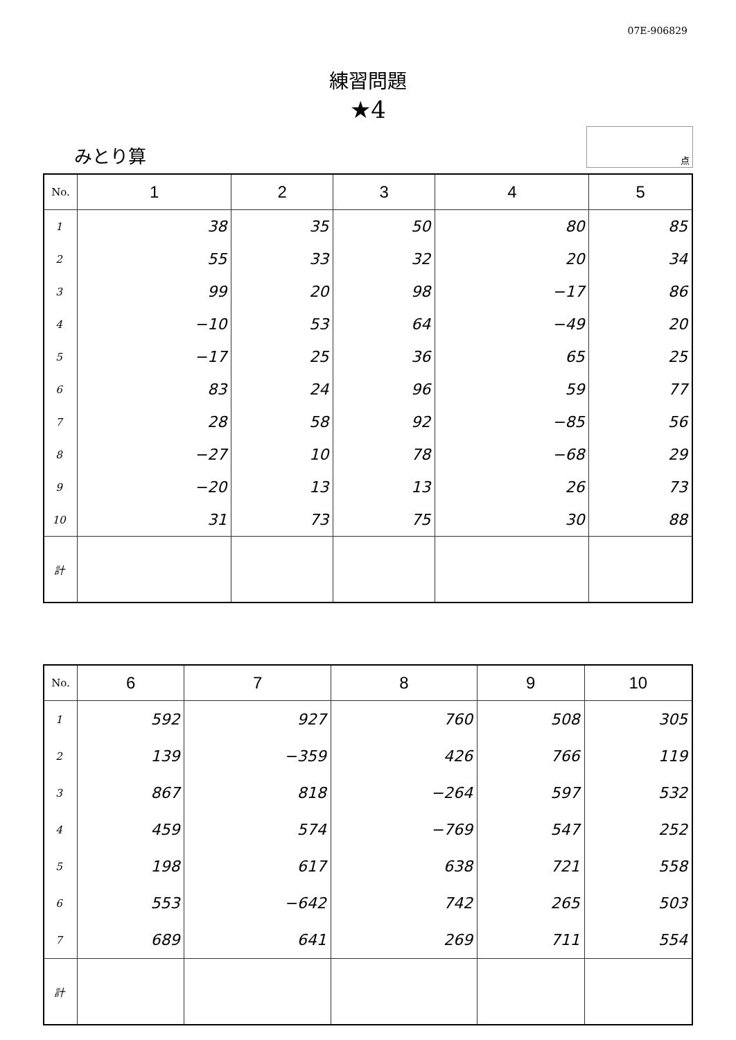07E-906829
練習問題
★4
みとり算
点
| No. | 1 | 2 | 3 | 4 | 5 |
| --- | --- | --- | --- | --- | --- |
| 1 | 38 | 35 | 50 | 80 | 85 |
| 2 | 55 | 33 | 32 | 20 | 34 |
| 3 | 99 | 20 | 98 | −17 | 86 |
| 4 | −10 | 53 | 64 | −49 | 20 |
| 5 | −17 | 25 | 36 | 65 | 25 |
| 6 | 83 | 24 | 96 | 59 | 77 |
| 7 | 28 | 58 | 92 | −85 | 56 |
| 8 | −27 | 10 | 78 | −68 | 29 |
| 9 | −20 | 13 | 13 | 26 | 73 |
| 10 | 31 | 73 | 75 | 30 | 88 |
| 計 | | | | | |
| No. | 6 | 7 | 8 | 9 | 10 |
| --- | --- | --- | --- | --- | --- |
| 1 | 592 | 927 | 760 | 508 | 305 |
| 2 | 139 | −359 | 426 | 766 | 119 |
| 3 | 867 | 818 | −264 | 597 | 532 |
| 4 | 459 | 574 | −769 | 547 | 252 |
| 5 | 198 | 617 | 638 | 721 | 558 |
| 6 | 553 | −642 | 742 | 265 | 503 |
| 7 | 689 | 641 | 269 | 711 | 554 |
| 計 | | | | | |